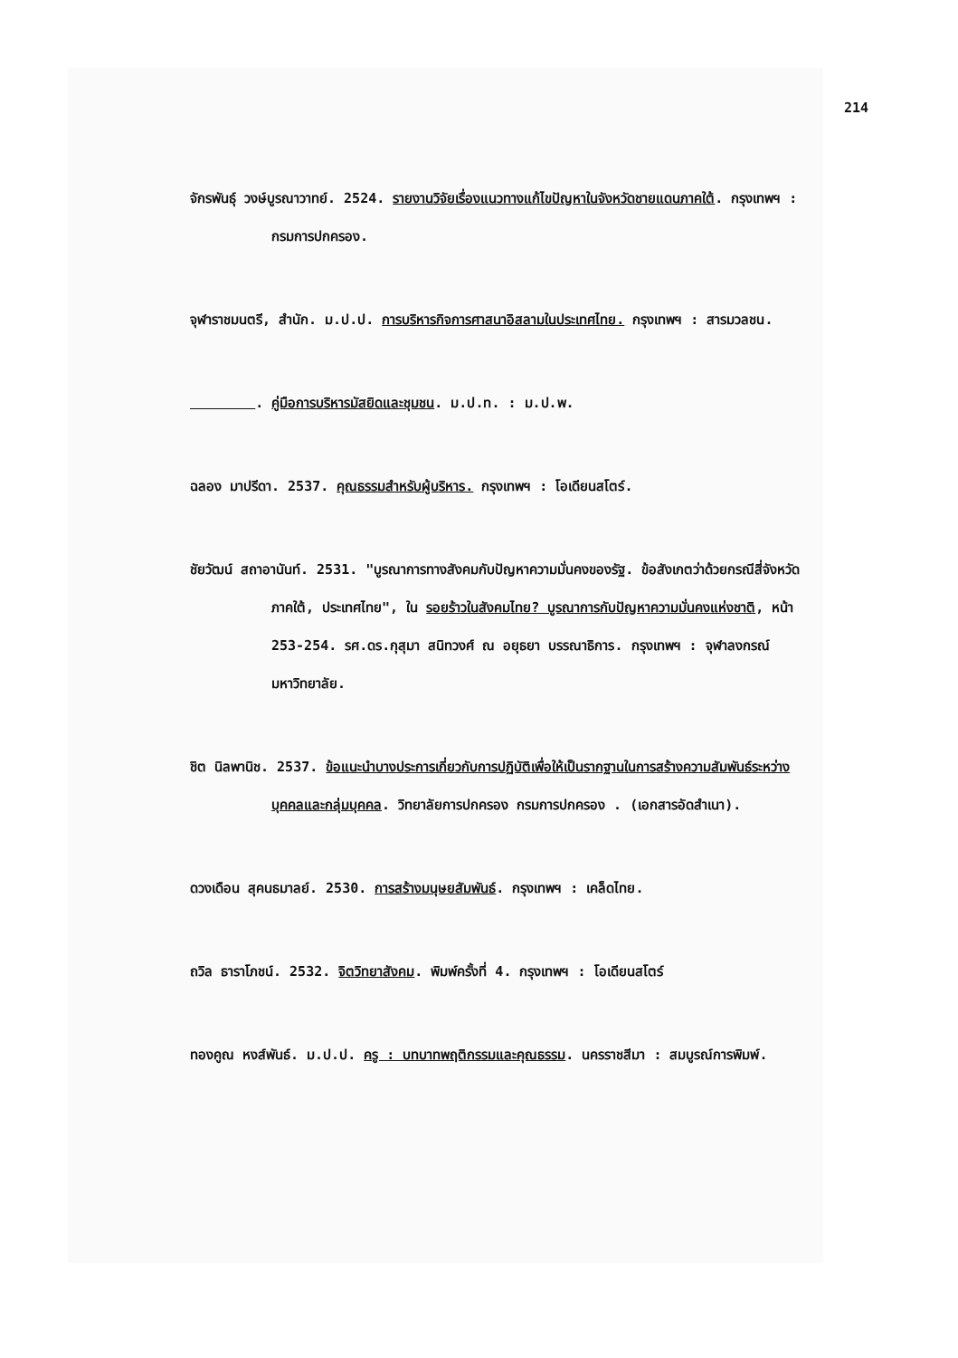214
จักรพันธุ์ วงษ์บูรณาวาทย์. 2524. รายงานวิจัยเรื่องแนวทางแก้ไขปัญหาในจังหวัดชายแดนภาคใต้. กรุงเทพฯ : กรมการปกครอง.
จุฬาราชมนตรี, สำนัก. ม.ป.ป. การบริหารกิจการศาสนาอิสลามในประเทศไทย. กรุงเทพฯ : สารมวลชน.
. คู่มือการบริหารมัสยิดและชุมชน. ม.ป.ท. : ม.ป.พ.
ฉลอง มาปรีดา. 2537. คุณธรรมสำหรับผู้บริหาร. กรุงเทพฯ : โอเดียนสโตร์.
ชัยวัฒน์ สถาอานันท์. 2531. "บูรณาการทางสังคมกับปัญหาความมั่นคงของรัฐ. ข้อสังเกตว่าด้วยกรณีสี่จังหวัดภาคใต้, ประเทศไทย", ใน รอยร้าวในสังคมไทย? บูรณาการกับปัญหาความมั่นคงแห่งชาติ, หน้า 253-254. รศ.ดร.กุสุมา สนิทวงศ์ ณ อยุธยา บรรณาธิการ. กรุงเทพฯ : จุฬาลงกรณ์มหาวิทยาลัย.
ชิต นิลพานิช. 2537. ข้อแนะนำบางประการเกี่ยวกับการปฏิบัติเพื่อให้เป็นรากฐานในการสร้างความสัมพันธ์ระหว่างบุคคลและกลุ่มบุคคล. วิทยาลัยการปกครอง กรมการปกครอง . (เอกสารอัดสำเนา).
ดวงเดือน สุคนธมาลย์. 2530. การสร้างมนุษยสัมพันธ์. กรุงเทพฯ : เคล็ดไทย.
ถวิล ธาราโภชน์. 2532. จิตวิทยาสังคม. พิมพ์ครั้งที่ 4. กรุงเทพฯ : โอเดียนสโตร์
ทองคูณ หงส์พันธ์. ม.ป.ป. ครู : บทบาทพฤติกรรมและคุณธรรม. นครราชสีมา : สมบูรณ์การพิมพ์.